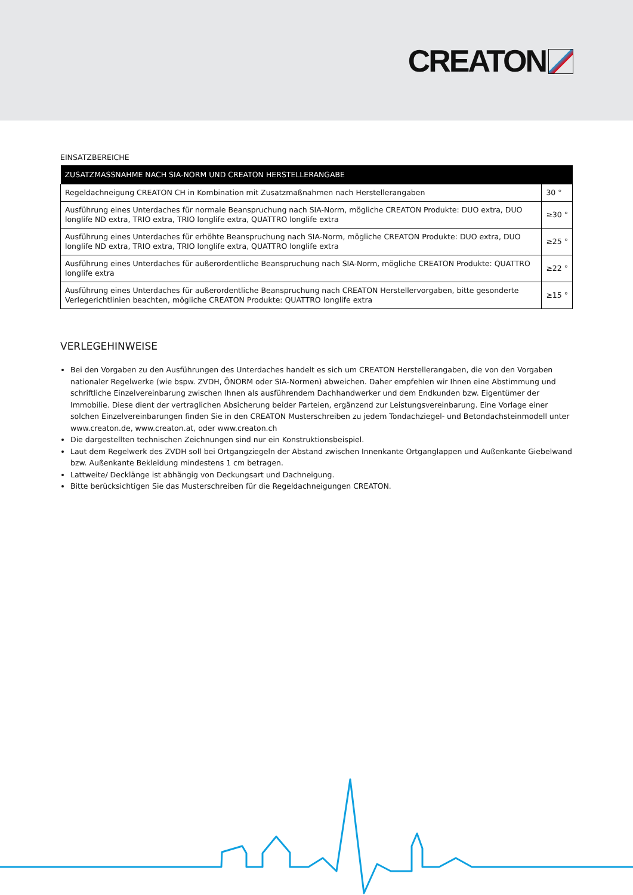CREATON
EINSATZBEREICHE
| ZUSATZMASSNAHME NACH SIA-NORM UND CREATON HERSTELLERANGABE | |
| --- | --- |
| Regeldachneigung CREATON CH in Kombination mit Zusatzmaßnahmen nach Herstellerangaben | 30 ° |
| Ausführung eines Unterdaches für normale Beanspruchung nach SIA-Norm, mögliche CREATON Produkte: DUO extra, DUO longlife ND extra, TRIO extra, TRIO longlife extra, QUATTRO longlife extra | ≥30 ° |
| Ausführung eines Unterdaches für erhöhte Beanspruchung nach SIA-Norm, mögliche CREATON Produkte: DUO extra, DUO longlife ND extra, TRIO extra, TRIO longlife extra, QUATTRO longlife extra | ≥25 ° |
| Ausführung eines Unterdaches für außerordentliche Beanspruchung nach SIA-Norm, mögliche CREATON Produkte: QUATTRO longlife extra | ≥22 ° |
| Ausführung eines Unterdaches für außerordentliche Beanspruchung nach CREATON Herstellervorgaben, bitte gesonderte Verlegerichtlinien beachten, mögliche CREATON Produkte: QUATTRO longlife extra | ≥15 ° |
VERLEGEHINWEISE
Bei den Vorgaben zu den Ausführungen des Unterdaches handelt es sich um CREATON Herstellerangaben, die von den Vorgaben nationaler Regelwerke (wie bspw. ZVDH, ÖNORM oder SIA-Normen) abweichen. Daher empfehlen wir Ihnen eine Abstimmung und schriftliche Einzelvereinbarung zwischen Ihnen als ausführendem Dachhandwerker und dem Endkunden bzw. Eigentümer der Immobilie. Diese dient der vertraglichen Absicherung beider Parteien, ergänzend zur Leistungsvereinbarung. Eine Vorlage einer solchen Einzelvereinbarungen finden Sie in den CREATON Musterschreiben zu jedem Tondachziegel- und Betondachsteinmodell unter www.creaton.de, www.creaton.at, oder www.creaton.ch
Die dargestellten technischen Zeichnungen sind nur ein Konstruktionsbeispiel.
Laut dem Regelwerk des ZVDH soll bei Ortgangziegeln der Abstand zwischen Innenkante Ortganglappen und Außenkante Giebelwand bzw. Außenkante Bekleidung mindestens 1 cm betragen.
Lattweite/ Decklänge ist abhängig von Deckungsart und Dachneigung.
Bitte berücksichtigen Sie das Musterschreiben für die Regeldachneigungen CREATON.